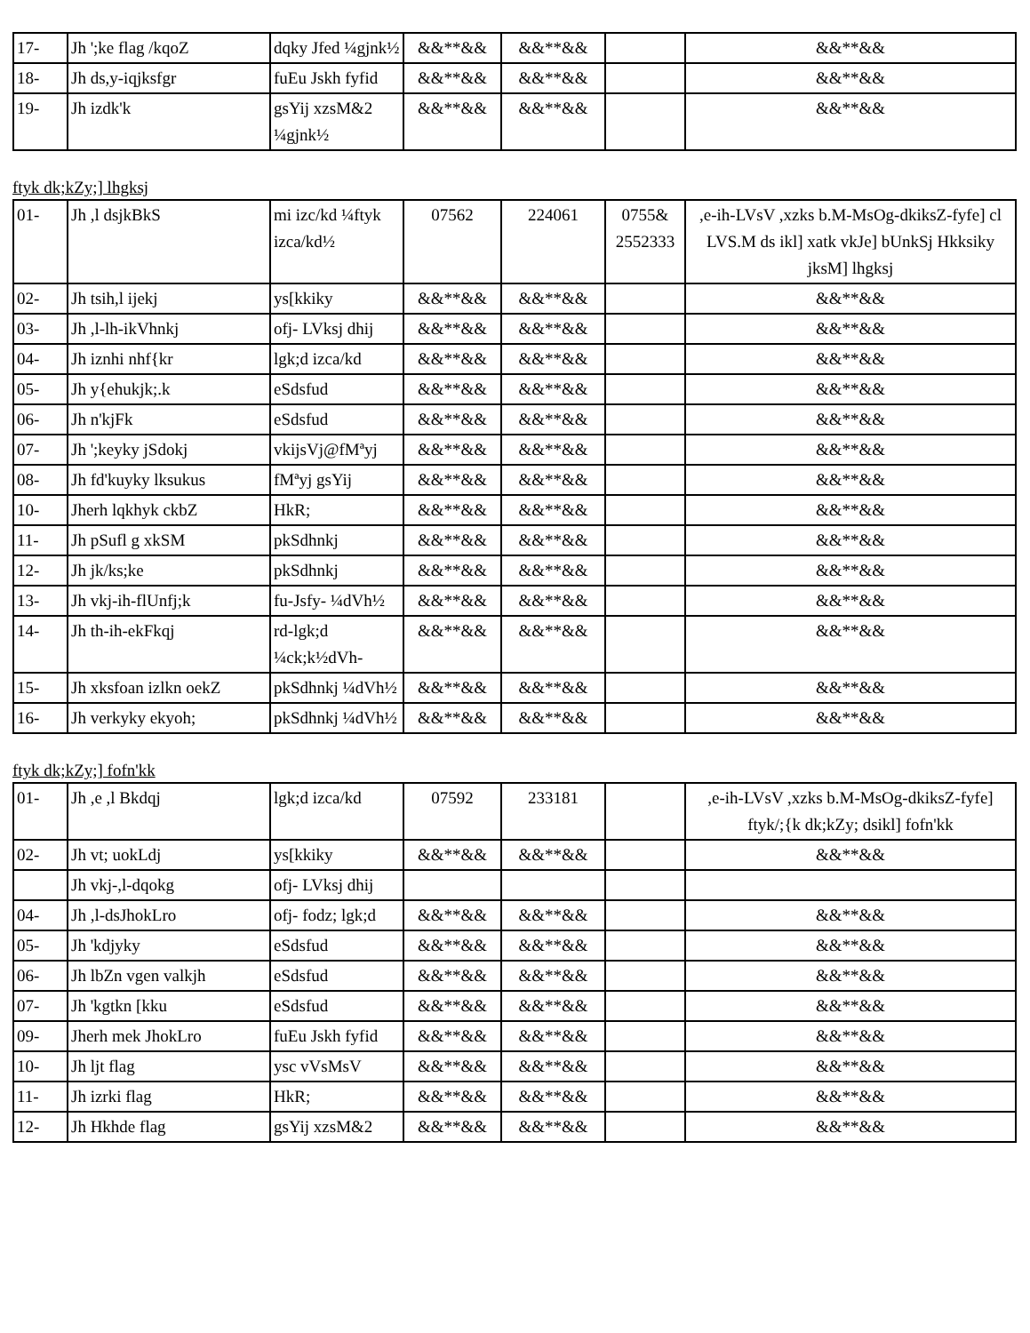| 17- | Jh ';ke flag /kqoZ | dqky Jfed ¼gjnk½ | &&**&& | &&**&& | | &&**&& |
| 18- | Jh ds,y-iqjksfgr | fuEu Jskh fyfid | &&**&& | &&**&& | | &&**&& |
| 19- | Jh izdk'k | gsYij xzsM&2 ¼gjnk½ | &&**&& | &&**&& | | &&**&& |
ftyk dk;kZy;] lhgksj
| 01- | Jh ,l dsjkBkS | mi izc/kd ¼ftyk izca/kd½ | 07562 | 224061 | 0755& 2552333 | ,e-ih-LVsV ,xzks b.M-MsOg-dkiksZ-fyfe] cl LVS.M ds ikl] xatk vkJe] bUnkSj Hkksiky jksM] lhgksj |
| 02- | Jh tsih,l ijekj | ys[kkiky | &&**&& | &&**&& | | &&**&& |
| 03- | Jh ,l-lh-ikVhnkj | ofj- LVksj dhij | &&**&& | &&**&& | | &&**&& |
| 04- | Jh iznhi nhf{kr | lgk;d izca/kd | &&**&& | &&**&& | | &&**&& |
| 05- | Jh y{ehukjk;.k | eSdsfud | &&**&& | &&**&& | | &&**&& |
| 06- | Jh n'kjFk | eSdsfud | &&**&& | &&**&& | | &&**&& |
| 07- | Jh ';keyky jSdokj | vkijsVj@fMªyj | &&**&& | &&**&& | | &&**&& |
| 08- | Jh fd'kuyky lksukus | fMªyj gsYij | &&**&& | &&**&& | | &&**&& |
| 10- | Jherh lqkhyk ckbZ | HkR; | &&**&& | &&**&& | | &&**&& |
| 11- | Jh pSufl g xkSM | pkSdhnkj | &&**&& | &&**&& | | &&**&& |
| 12- | Jh jk/ks;ke | pkSdhnkj | &&**&& | &&**&& | | &&**&& |
| 13- | Jh vkj-ih-flUnfj;k | fu-Jsfy- ¼dVh½ | &&**&& | &&**&& | | &&**&& |
| 14- | Jh th-ih-ekFkqj | rd-lgk;d ¼ck;k½dVh- | &&**&& | &&**&& | | &&**&& |
| 15- | Jh xksfoan izlkn oekZ | pkSdhnkj ¼dVh½ | &&**&& | &&**&& | | &&**&& |
| 16- | Jh verkyky ekyoh; | pkSdhnkj ¼dVh½ | &&**&& | &&**&& | | &&**&& |
ftyk dk;kZy;] fofn'kk
| 01- | Jh ,e ,l Bkdqj | lgk;d izca/kd | 07592 | 233181 | | ,e-ih-LVsV ,xzks b.M-MsOg-dkiksZ-fyfe] ftyk/;{k dk;kZy; dsikl] fofn'kk |
| 02- | Jh vt; uokLdj | ys[kkiky | &&**&& | &&**&& | | &&**&& |
| | Jh vkj-,l-dqokg | ofj- LVksj dhij | | | | |
| 04- | Jh ,l-dsJhokLro | ofj- fodz; lgk;d | &&**&& | &&**&& | | &&**&& |
| 05- | Jh 'kdjyky | eSdsfud | &&**&& | &&**&& | | &&**&& |
| 06- | Jh lbZn vgen valkjh | eSdsfud | &&**&& | &&**&& | | &&**&& |
| 07- | Jh 'kgtkn [kku | eSdsfud | &&**&& | &&**&& | | &&**&& |
| 09- | Jherh mek JhokLro | fuEu Jskh fyfid | &&**&& | &&**&& | | &&**&& |
| 10- | Jh ljt flag | ysc vVsMsV | &&**&& | &&**&& | | &&**&& |
| 11- | Jh izrki flag | HkR; | &&**&& | &&**&& | | &&**&& |
| 12- | Jh Hkhde flag | gsYij xzsM&2 | &&**&& | &&**&& | | &&**&& |